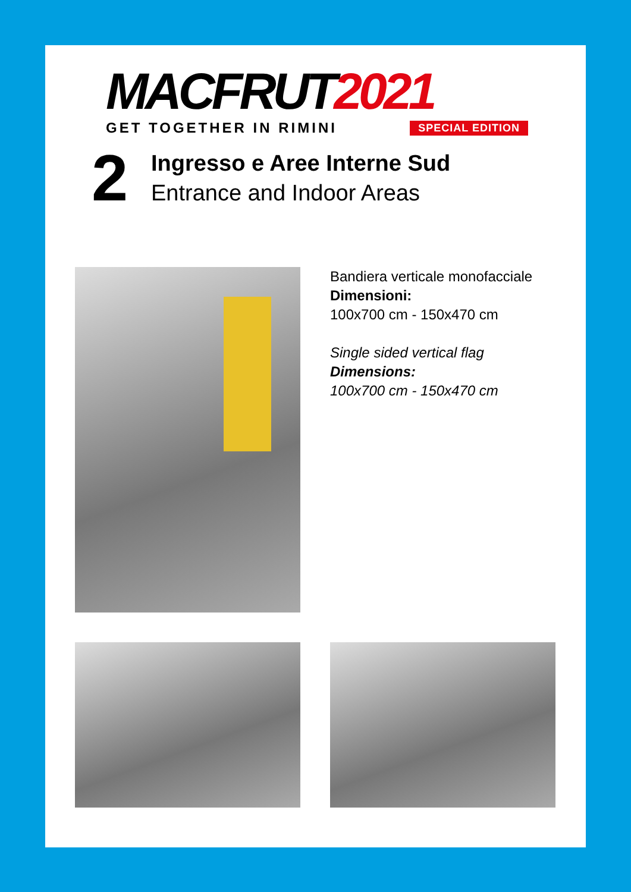MACFRUT 2021
GET TOGETHER IN RIMINI SPECIAL EDITION
2
Ingresso e Aree Interne Sud
Entrance and Indoor Areas
Bandiera verticale monofacciale
Dimensioni:
100x700 cm - 150x470 cm
Single sided vertical flag
Dimensions:
100x700 cm - 150x470 cm